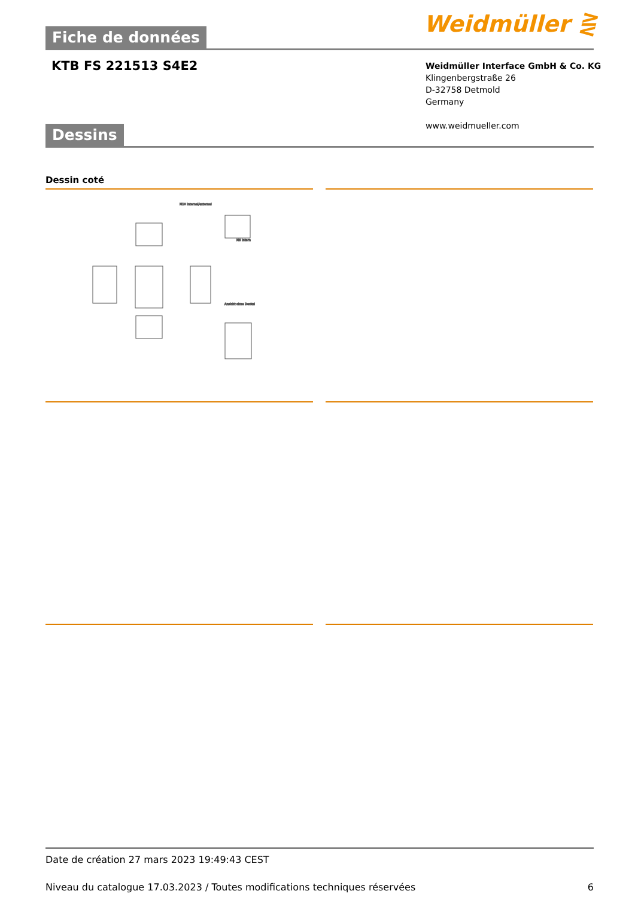Fiche de données Weidmüller ⋛
KTB FS 221513 S4E2
Weidmüller Interface GmbH & Co. KG
Klingenbergstraße 26
D-32758 Detmold
Germany
www.weidmueller.com
Dessins
Dessin coté
M10 internal/external
M6 intern
Ansicht ohne Deckel
Date de création 27 mars 2023 19:49:43 CEST
Niveau du catalogue 17.03.2023 / Toutes modifications techniques réservées 6